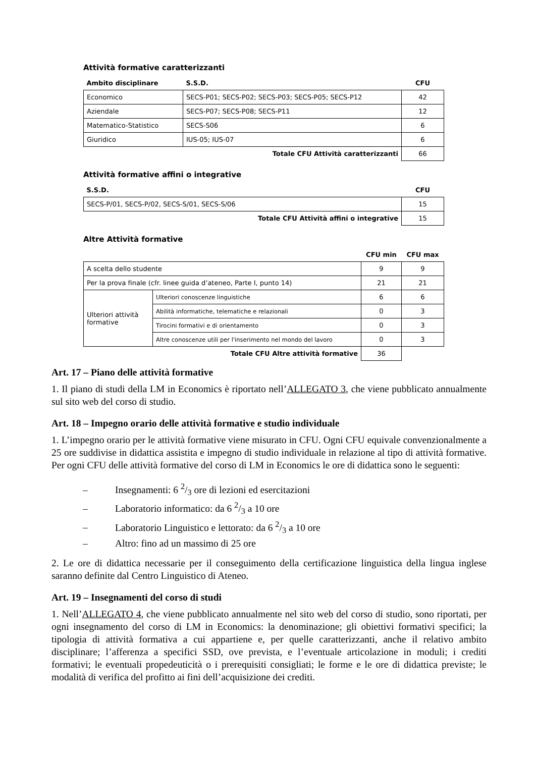Attività formative caratterizzanti
| Ambito disciplinare | S.S.D. | CFU |
| --- | --- | --- |
| Economico | SECS-P01; SECS-P02; SECS-P03; SECS-P05; SECS-P12 | 42 |
| Aziendale | SECS-P07; SECS-P08; SECS-P11 | 12 |
| Matematico-Statistico | SECS-S06 | 6 |
| Giuridico | IUS-05; IUS-07 | 6 |
| Totale CFU Attività caratterizzanti | | 66 |
Attività formative affini o integrative
| S.S.D. | CFU |
| --- | --- |
| SECS-P/01, SECS-P/02, SECS-S/01, SECS-S/06 | 15 |
| Totale CFU Attività affini o integrative | 15 |
Altre Attività formative
| | | CFU min | CFU max |
| --- | --- | --- | --- |
| A scelta dello studente | | 9 | 9 |
| Per la prova finale (cfr. linee guida d’ateneo, Parte I, punto 14) | | 21 | 21 |
| Ulteriori attività formative | Ulteriori conoscenze linguistiche | 6 | 6 |
| | Abilità informatiche, telematiche e relazionali | 0 | 3 |
| | Tirocini formativi e di orientamento | 0 | 3 |
| | Altre conoscenze utili per l'inserimento nel mondo del lavoro | 0 | 3 |
| Totale CFU Altre attività formative | | 36 | |
Art. 17 – Piano delle attività formative
1. Il piano di studi della LM in Economics è riportato nell’ALLEGATO 3, che viene pubblicato annualmente sul sito web del corso di studio.
Art. 18 – Impegno orario delle attività formative e studio individuale
1. L’impegno orario per le attività formative viene misurato in CFU. Ogni CFU equivale convenzionalmente a 25 ore suddivise in didattica assistita e impegno di studio individuale in relazione al tipo di attività formative. Per ogni CFU delle attività formative del corso di LM in Economics le ore di didattica sono le seguenti:
– Insegnamenti: 6 2/3 ore di lezioni ed esercitazioni
– Laboratorio informatico: da 6 2/3 a 10 ore
– Laboratorio Linguistico e lettorato: da 6 2/3 a 10 ore
– Altro: fino ad un massimo di 25 ore
2. Le ore di didattica necessarie per il conseguimento della certificazione linguistica della lingua inglese saranno definite dal Centro Linguistico di Ateneo.
Art. 19 – Insegnamenti del corso di studi
1. Nell’ALLEGATO 4, che viene pubblicato annualmente nel sito web del corso di studio, sono riportati, per ogni insegnamento del corso di LM in Economics: la denominazione; gli obiettivi formativi specifici; la tipologia di attività formativa a cui appartiene e, per quelle caratterizzanti, anche il relativo ambito disciplinare; l’afferenza a specifici SSD, ove prevista, e l’eventuale articolazione in moduli; i crediti formativi; le eventuali propedeuticità o i prerequisiti consigliati; le forme e le ore di didattica previste; le modalità di verifica del profitto ai fini dell’acquisizione dei crediti.